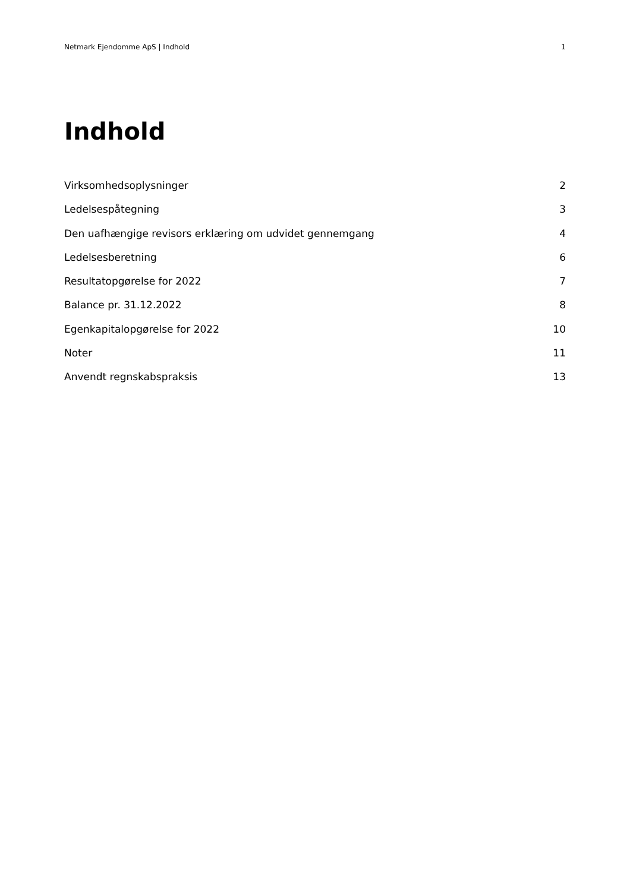Netmark Ejendomme ApS | Indhold 1
Indhold
Virksomhedsoplysninger 2
Ledelsespåtegning 3
Den uafhængige revisors erklæring om udvidet gennemgang 4
Ledelsesberetning 6
Resultatopgørelse for 2022 7
Balance pr. 31.12.2022 8
Egenkapitalopgørelse for 2022 10
Noter 11
Anvendt regnskabspraksis 13